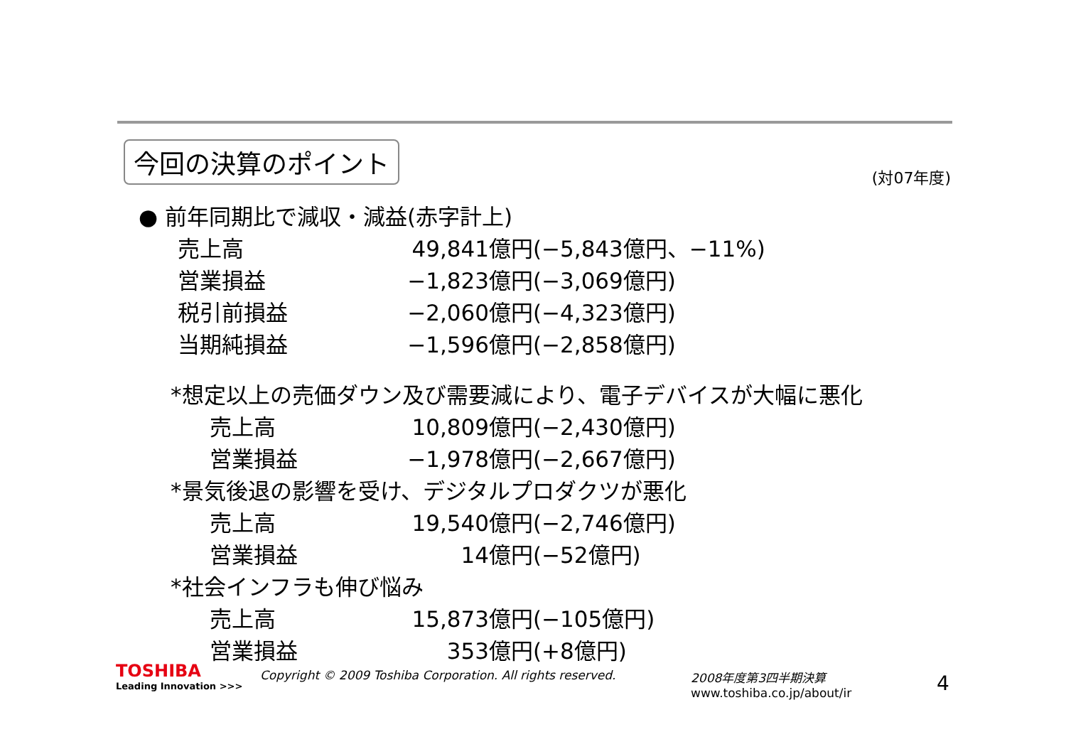今回の決算のポイント
(対07年度)
● 前年同期比で減収・減益(赤字計上)
| 売上高 | 49,841億円 | (−5,843億円、−11%) |
| 営業損益 | −1,823億円 | (−3,069億円) |
| 税引前損益 | −2,060億円 | (−4,323億円) |
| 当期純損益 | −1,596億円 | (−2,858億円) |
*想定以上の売価ダウン及び需要減により、電子デバイスが大幅に悪化
| 売上高 | 10,809億円 | (−2,430億円) |
| 営業損益 | −1,978億円 | (−2,667億円) |
*景気後退の影響を受け、デジタルプロダクツが悪化
| 売上高 | 19,540億円 | (−2,746億円) |
| 営業損益 | 14億円 | (−52億円) |
*社会インフラも伸び悩み
| 売上高 | 15,873億円 | (−105億円) |
| 営業損益 | 353億円 | (+8億円) |
TOSHIBA
Leading Innovation >>>
Copyright © 2009 Toshiba Corporation. All rights reserved.
2008年度第3四半期決算
www.toshiba.co.jp/about/ir
4